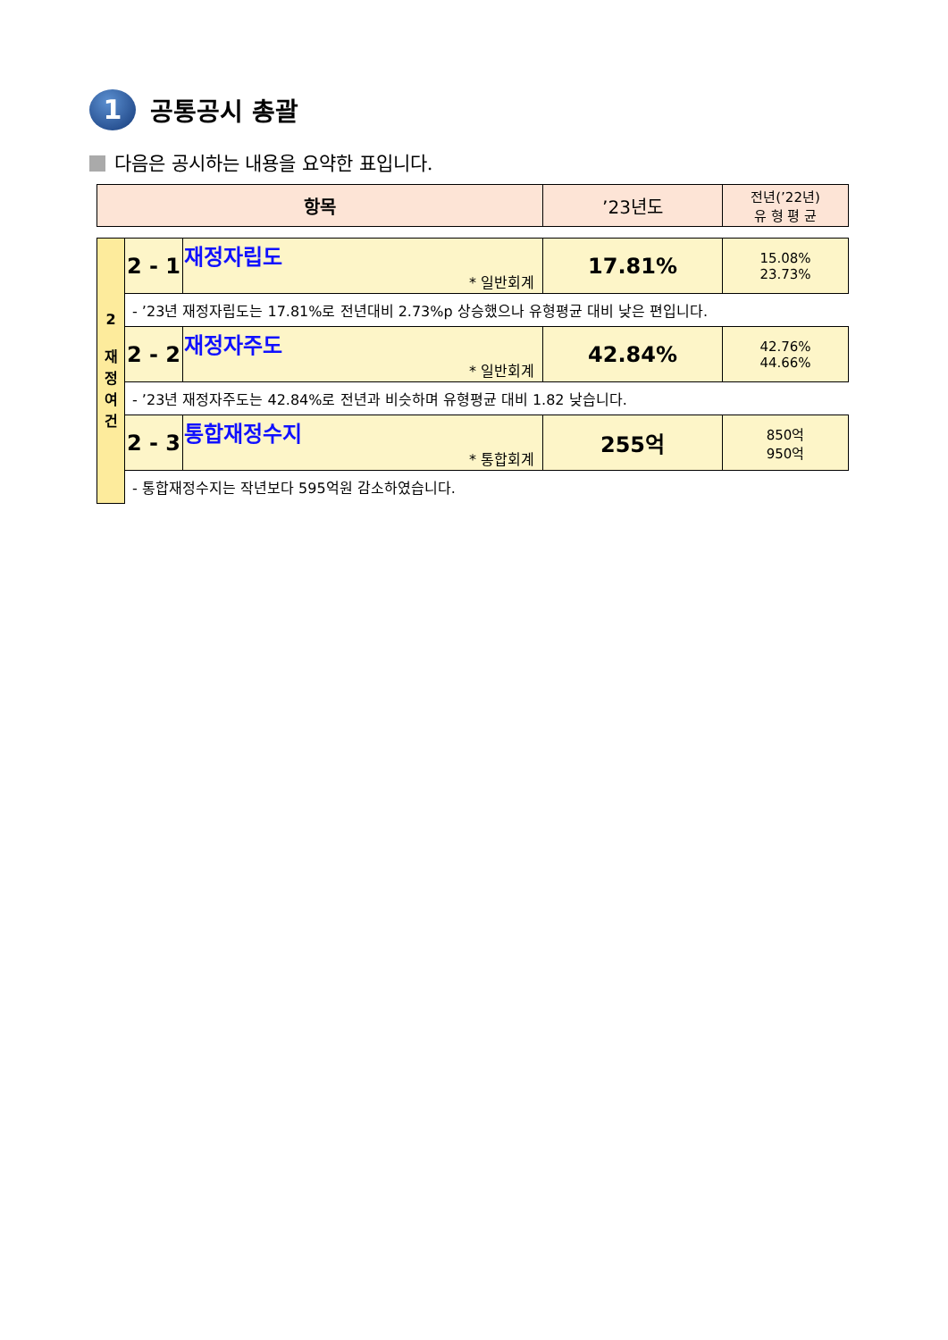1 공통공시 총괄
다음은 공시하는 내용을 요약한 표입니다.
| 항목 | | | ’23년도 | 전년(’22년) 유 형 평 균 |
| 2 재 정 여 건 | 2 - 1 | 재정자립도 * 일반회계 | 17.81% | 15.08% 23.73% |
| | - ’23년 재정자립도는 17.81%로 전년대비 2.73%p 상승했으나 유형평균 대비 낮은 편입니다. | | | |
| | 2 - 2 | 재정자주도 * 일반회계 | 42.84% | 42.76% 44.66% |
| | - ’23년 재정자주도는 42.84%로 전년과 비슷하며 유형평균 대비 1.82 낮습니다. | | | |
| | 2 - 3 | 통합재정수지 * 통합회계 | 255억 | 850억 950억 |
| | - 통합재정수지는 작년보다 595억원 감소하였습니다. | | | |